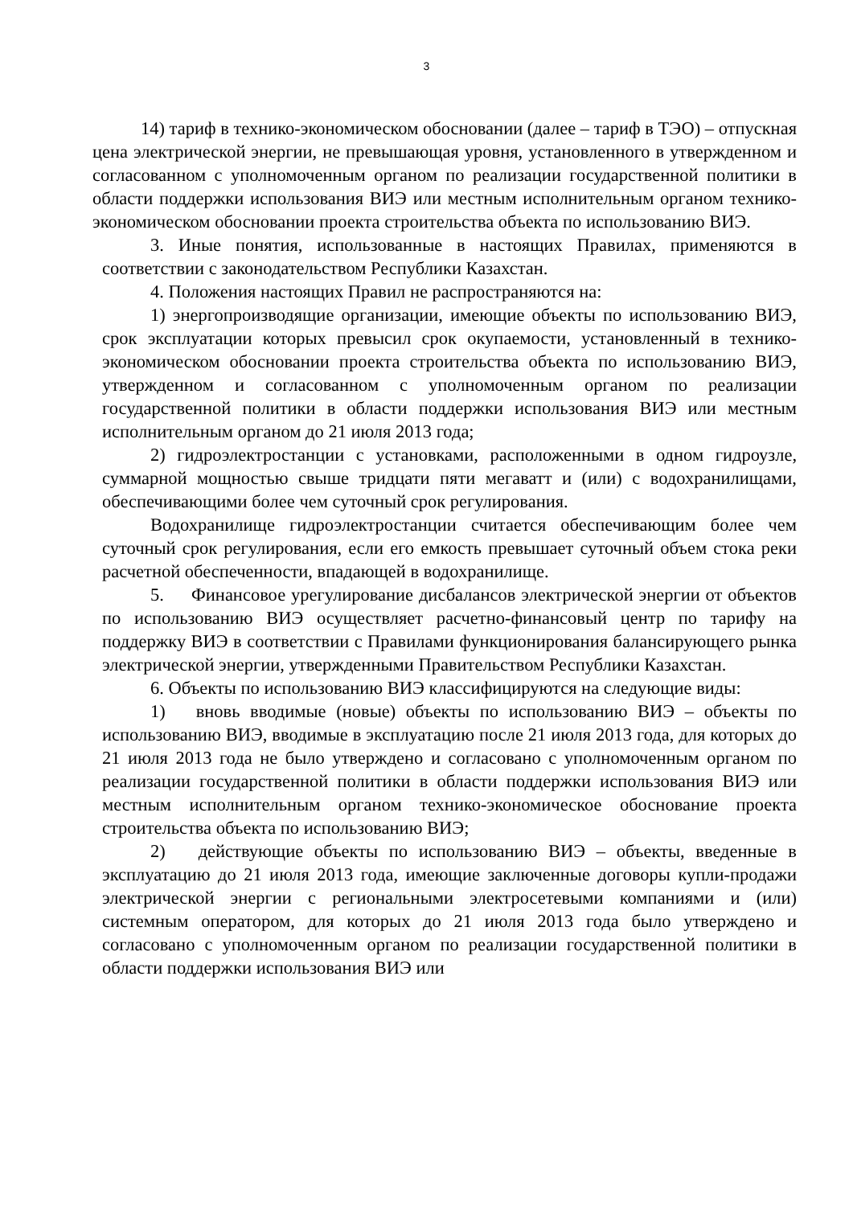3
14) тариф в технико-экономическом обосновании (далее – тариф в ТЭО) – отпускная цена электрической энергии, не превышающая уровня, установленного в утвержденном и согласованном с уполномоченным органом по реализации государственной политики в области поддержки использования ВИЭ или местным исполнительным органом технико-экономическом обосновании проекта строительства объекта по использованию ВИЭ.
3. Иные понятия, использованные в настоящих Правилах, применяются в соответствии с законодательством Республики Казахстан.
4. Положения настоящих Правил не распространяются на:
1) энергопроизводящие организации, имеющие объекты по использованию ВИЭ, срок эксплуатации которых превысил срок окупаемости, установленный в технико-экономическом обосновании проекта строительства объекта по использованию ВИЭ, утвержденном и согласованном с уполномоченным органом по реализации государственной политики в области поддержки использования ВИЭ или местным исполнительным органом до 21 июля 2013 года;
2) гидроэлектростанции с установками, расположенными в одном гидроузле, суммарной мощностью свыше тридцати пяти мегаватт и (или) с водохранилищами, обеспечивающими более чем суточный срок регулирования.
Водохранилище гидроэлектростанции считается обеспечивающим более чем суточный срок регулирования, если его емкость превышает суточный объем стока реки расчетной обеспеченности, впадающей в водохранилище.
5. Финансовое урегулирование дисбалансов электрической энергии от объектов по использованию ВИЭ осуществляет расчетно-финансовый центр по тарифу на поддержку ВИЭ в соответствии с Правилами функционирования балансирующего рынка электрической энергии, утвержденными Правительством Республики Казахстан.
6. Объекты по использованию ВИЭ классифицируются на следующие виды:
1) вновь вводимые (новые) объекты по использованию ВИЭ – объекты по использованию ВИЭ, вводимые в эксплуатацию после 21 июля 2013 года, для которых до 21 июля 2013 года не было утверждено и согласовано с уполномоченным органом по реализации государственной политики в области поддержки использования ВИЭ или местным исполнительным органом технико-экономическое обоснование проекта строительства объекта по использованию ВИЭ;
2) действующие объекты по использованию ВИЭ – объекты, введенные в эксплуатацию до 21 июля 2013 года, имеющие заключенные договоры купли-продажи электрической энергии с региональными электросетевыми компаниями и (или) системным оператором, для которых до 21 июля 2013 года было утверждено и согласовано с уполномоченным органом по реализации государственной политики в области поддержки использования ВИЭ или